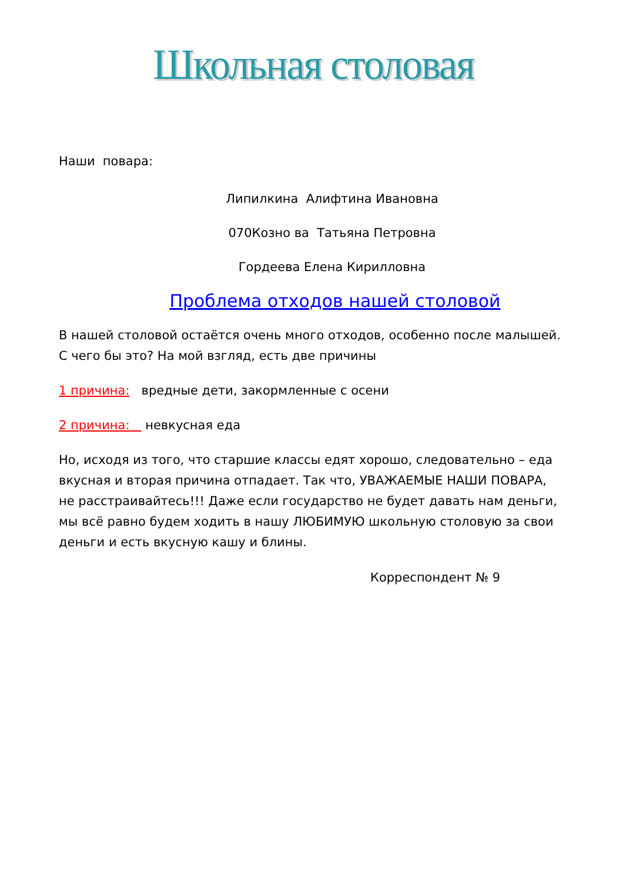Школьная столовая
Наши повара:
Липилкина Алифтина Ивановна
070Козно ва Татьяна Петровна
Гордеева Елена Кирилловна
Проблема отходов нашей столовой
В нашей столовой остаётся очень много отходов, особенно после малышей. С чего бы это? На мой взгляд, есть две причины
1 причина: вредные дети, закормленные с осени
2 причина: невкусная еда
Но, исходя из того, что старшие классы едят хорошо, следовательно – еда вкусная и вторая причина отпадает. Так что, УВАЖАЕМЫЕ НАШИ ПОВАРА, не расстраивайтесь!!! Даже если государство не будет давать нам деньги, мы всё равно будем ходить в нашу ЛЮБИМУЮ школьную столовую за свои деньги и есть вкусную кашу и блины.
Корреспондент № 9